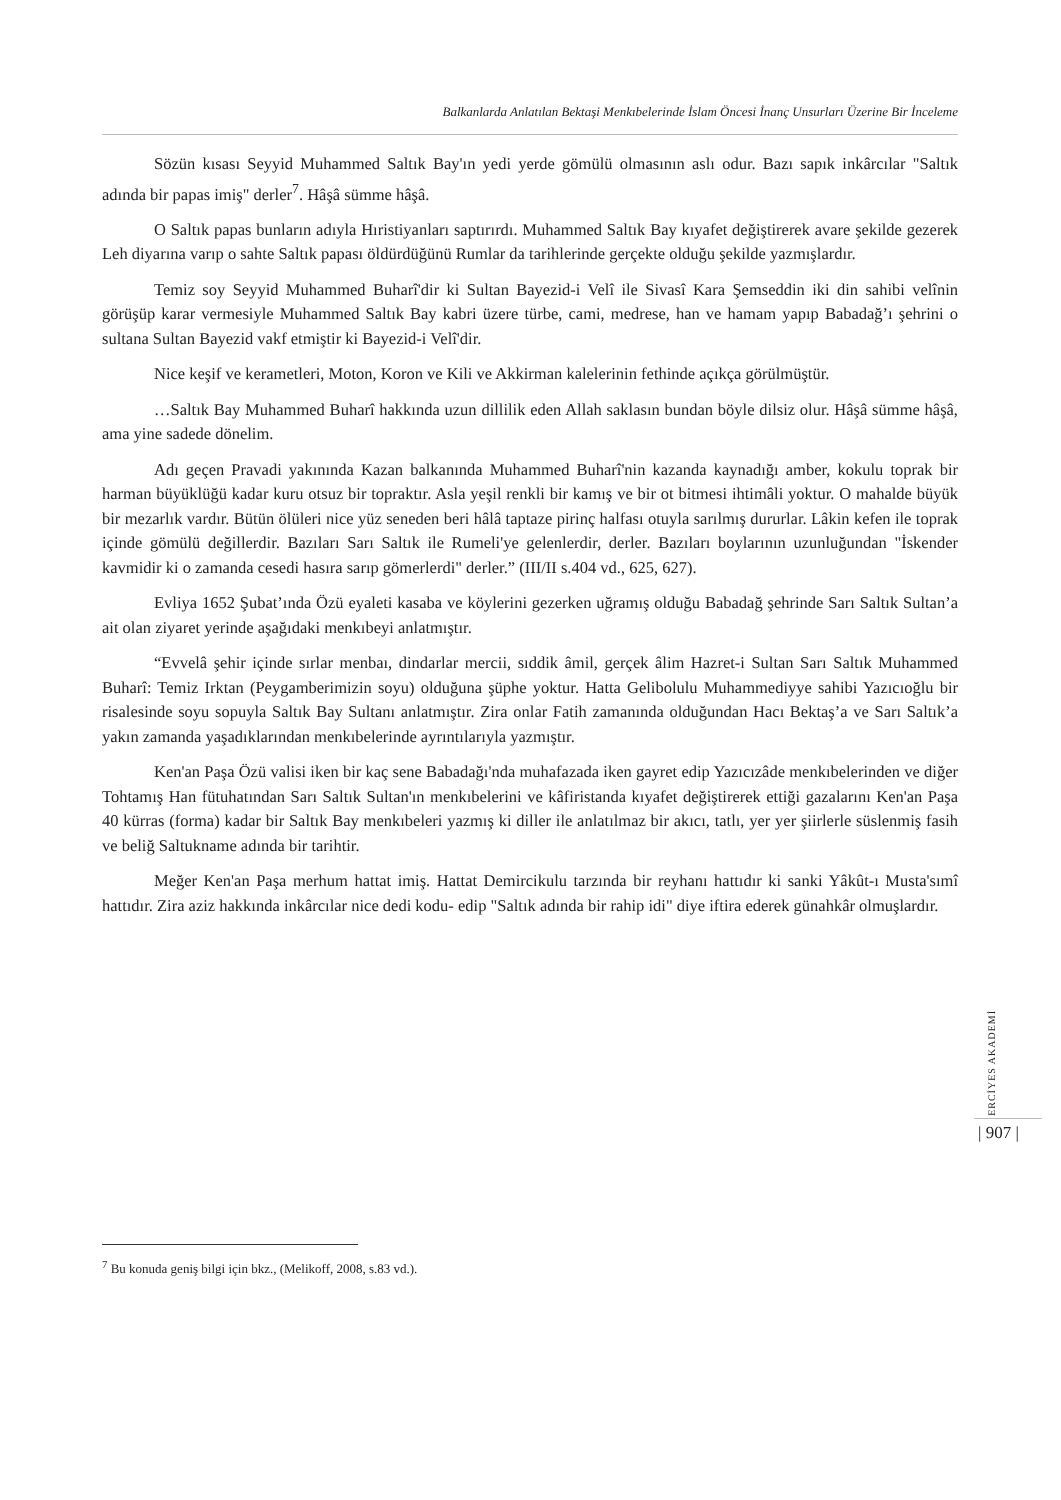Balkanlarda Anlatılan Bektaşi Menkıbelerinde İslam Öncesi İnanç Unsurları Üzerine Bir İnceleme
Sözün kısası Seyyid Muhammed Saltık Bay'ın yedi yerde gömülü olmasının aslı odur. Bazı sapık inkârcılar "Saltık adında bir papas imiş" derler<sup>7</sup>. Hâşâ sümme hâşâ.
O Saltık papas bunların adıyla Hıristiyanları saptırırdı. Muhammed Saltık Bay kıyafet değiştirerek avare şekilde gezerek Leh diyarına varıp o sahte Saltık papası öldürdüğünü Rumlar da tarihlerinde gerçekte olduğu şekilde yazmışlardır.
Temiz soy Seyyid Muhammed Buharî'dir ki Sultan Bayezid-i Velî ile Sivasî Kara Şemseddin iki din sahibi velînin görüşüp karar vermesiyle Muhammed Saltık Bay kabri üzere türbe, cami, medrese, han ve hamam yapıp Babadağ’ı şehrini o sultana Sultan Bayezid vakf etmiştir ki Bayezid-i Velî'dir.
Nice keşif ve kerametleri, Moton, Koron ve Kili ve Akkirman kalelerinin fethinde açıkça görülmüştür.
…Saltık Bay Muhammed Buharî hakkında uzun dillilik eden Allah saklasın bundan böyle dilsiz olur. Hâşâ sümme hâşâ, ama yine sadede dönelim.
Adı geçen Pravadi yakınında Kazan balkanında Muhammed Buharî'nin kazanda kaynadığı amber, kokulu toprak bir harman büyüklüğü kadar kuru otsuz bir topraktır. Asla yeşil renkli bir kamış ve bir ot bitmesi ihtimâli yoktur. O mahalde büyük bir mezarlık vardır. Bütün ölüleri nice yüz seneden beri hâlâ taptaze pirinç halfası otuyla sarılmış dururlar. Lâkin kefen ile toprak içinde gömülü değillerdir. Bazıları Sarı Saltık ile Rumeli'ye gelenlerdir, derler. Bazıları boylarının uzunluğundan "İskender kavmidir ki o zamanda cesedi hasıra sarıp gömerlerdi" derler.” (III/II s.404 vd., 625, 627).
Evliya 1652 Şubat’ında Özü eyaleti kasaba ve köylerini gezerken uğramış olduğu Babadağ şehrinde Sarı Saltık Sultan’a ait olan ziyaret yerinde aşağıdaki menkıbeyi anlatmıştır.
“Evvelâ şehir içinde sırlar menbaı, dindarlar mercii, sıddik âmil, gerçek âlim Hazret-i Sultan Sarı Saltık Muhammed Buharî: Temiz Irktan (Peygamberimizin soyu) olduğuna şüphe yoktur. Hatta Gelibolulu Muhammediyye sahibi Yazıcıoğlu bir risalesinde soyu sopuyla Saltık Bay Sultanı anlatmıştır. Zira onlar Fatih zamanında olduğundan Hacı Bektaş’a ve Sarı Saltık’a yakın zamanda yaşadıklarından menkıbelerinde ayrıntılarıyla yazmıştır.
Ken'an Paşa Özü valisi iken bir kaç sene Babadağı'nda muhafazada iken gayret edip Yazıcızâde menkıbelerinden ve diğer Tohtamış Han fütuhatından Sarı Saltık Sultan'ın menkıbelerini ve kâfiristanda kıyafet değiştirerek ettiği gazalarını Ken'an Paşa 40 kürras (forma) kadar bir Saltık Bay menkıbeleri yazmış ki diller ile anlatılmaz bir akıcı, tatlı, yer yer şiirlerle süslenmiş fasih ve beliğ Saltukname adında bir tarihtir.
Meğer Ken'an Paşa merhum hattat imiş. Hattat Demircikulu tarzında bir reyhanı hattıdır ki sanki Yâkût-ı Musta'sımî hattıdır. Zira aziz hakkında inkârcılar nice dedi kodu- edip "Saltık adında bir rahip idi" diye iftira ederek günahkâr olmuşlardır.
<sup>7</sup> Bu konuda geniş bilgi için bkz., (Melikoff, 2008, s.83 vd.).
ERCİYES AKADEMİ
| 907 |